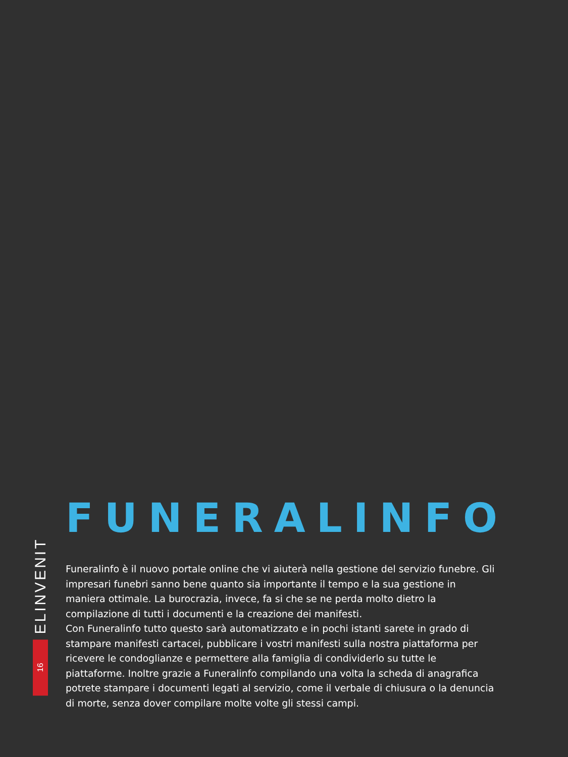ELINVENIT
16
FUNERALINFO
Funeralinfo è il nuovo portale online che vi aiuterà nella gestione del servizio funebre. Gli impresari funebri sanno bene quanto sia importante il tempo e la sua gestione in maniera ottimale. La burocrazia, invece, fa si che se ne perda molto dietro la compilazione di tutti i documenti e la creazione dei manifesti.
Con Funeralinfo tutto questo sarà automatizzato e in pochi istanti sarete in grado di stampare manifesti cartacei, pubblicare i vostri manifesti sulla nostra piattaforma per ricevere le condoglianze e permettere alla famiglia di condividerlo su tutte le piattaforme. Inoltre grazie a Funeralinfo compilando una volta la scheda di anagrafica potrete stampare i documenti legati al servizio, come il verbale di chiusura o la denuncia di morte, senza dover compilare molte volte gli stessi campi.